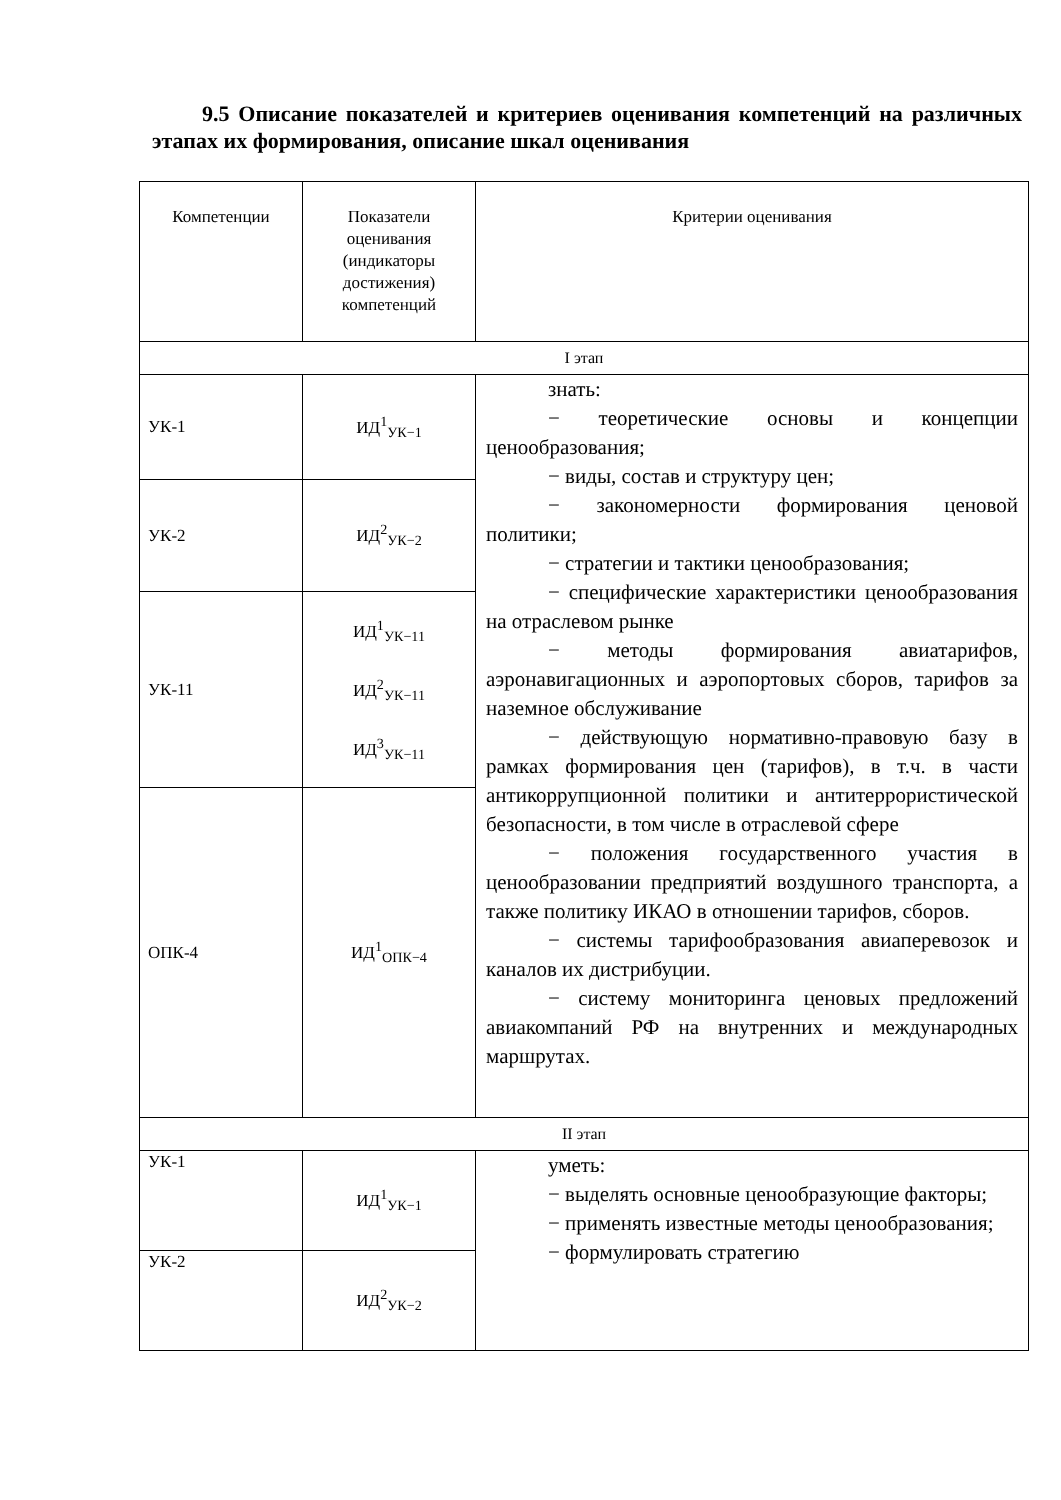9.5 Описание показателей и критериев оценивания компетенций на различных этапах их формирования, описание шкал оценивания
| Компетенции | Показатели оценивания (индикаторы достижения) компетенций | Критерии оценивания |
| --- | --- | --- |
| I этап | | |
| УК-1 | ИД<sup>1</sup><sub>УК−1</sub> | знать: − теоретические основы и концепции ценообразования; − виды, состав и структуру цен; − закономерности формирования ценовой политики; − стратегии и тактики ценообразования; − специфические характеристики ценообразования на отраслевом рынке − методы формирования авиатарифов, аэронавигационных и аэропортовых сборов, тарифов за наземное обслуживание − действующую нормативно-правовую базу в рамках формирования цен (тарифов), в т.ч. в части антикоррупционной политики и антитеррористической безопасности, в том числе в отраслевой сфере − положения государственного участия в ценообразовании предприятий воздушного транспорта, а также политику ИКАО в отношении тарифов, сборов. − системы тарифообразования авиаперевозок и каналов их дистрибуции. − систему мониторинга ценовых предложений авиакомпаний РФ на внутренних и международных маршрутах. |
| УК-2 | ИД<sup>2</sup><sub>УК−2</sub> | |
| УК-11 | ИД<sup>1</sup><sub>УК−11</sub> ИД<sup>2</sup><sub>УК−11</sub> ИД<sup>3</sup><sub>УК−11</sub> | |
| ОПК-4 | ИД<sup>1</sup><sub>ОПК−4</sub> | |
| II этап | | |
| УК-1 | ИД<sup>1</sup><sub>УК−1</sub> | уметь: − выделять основные ценообразующие факторы; − применять известные методы ценообразования; − формулировать стратегию |
| УК-2 | ИД<sup>2</sup><sub>УК−2</sub> | |